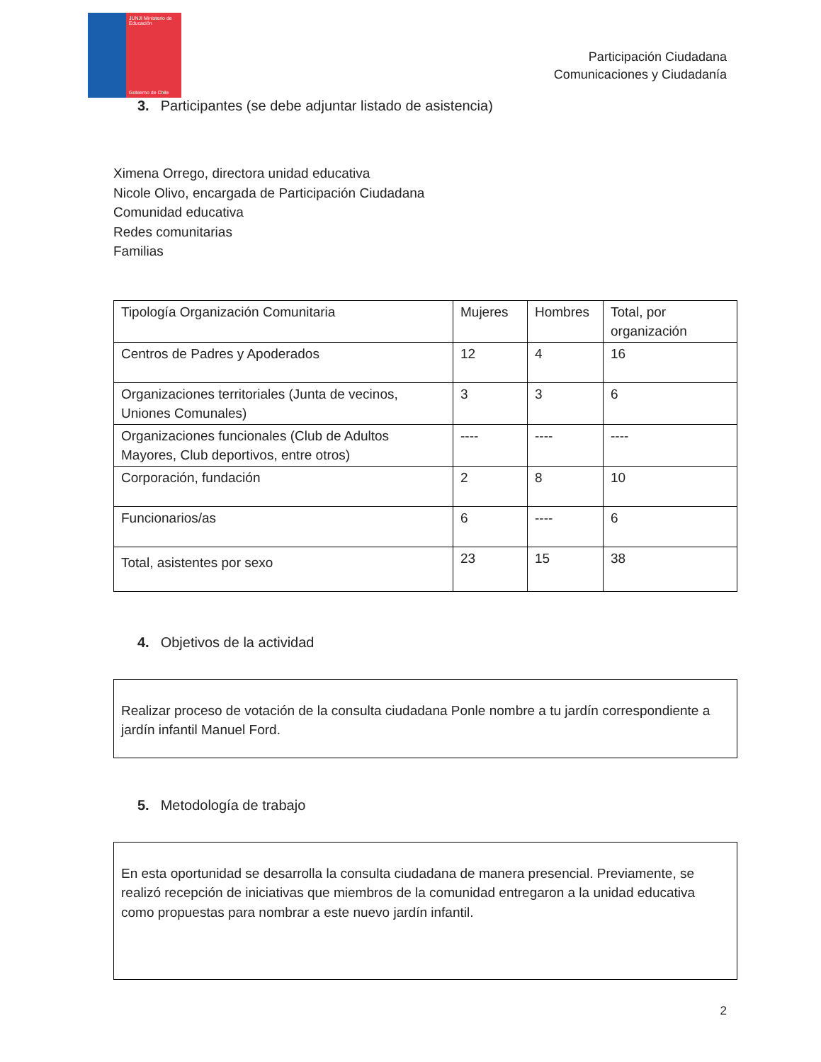JUNJI Ministerio de Educación
Gobierno de Chile
Participación Ciudadana
Comunicaciones y Ciudadanía
3. Participantes (se debe adjuntar listado de asistencia)
Ximena Orrego, directora unidad educativa
Nicole Olivo, encargada de Participación Ciudadana
Comunidad educativa
Redes comunitarias
Familias
| Tipología Organización Comunitaria | Mujeres | Hombres | Total, por organización |
| Centros de Padres y Apoderados | 12 | 4 | 16 |
| Organizaciones territoriales (Junta de vecinos, Uniones Comunales) | 3 | 3 | 6 |
| Organizaciones funcionales (Club de Adultos Mayores, Club deportivos, entre otros) | ---- | ---- | ---- |
| Corporación, fundación | 2 | 8 | 10 |
| Funcionarios/as | 6 | ---- | 6 |
| Total, asistentes por sexo | 23 | 15 | 38 |
4. Objetivos de la actividad
Realizar proceso de votación de la consulta ciudadana Ponle nombre a tu jardín correspondiente a jardín infantil Manuel Ford.
5. Metodología de trabajo
En esta oportunidad se desarrolla la consulta ciudadana de manera presencial. Previamente, se realizó recepción de iniciativas que miembros de la comunidad entregaron a la unidad educativa como propuestas para nombrar a este nuevo jardín infantil.
2